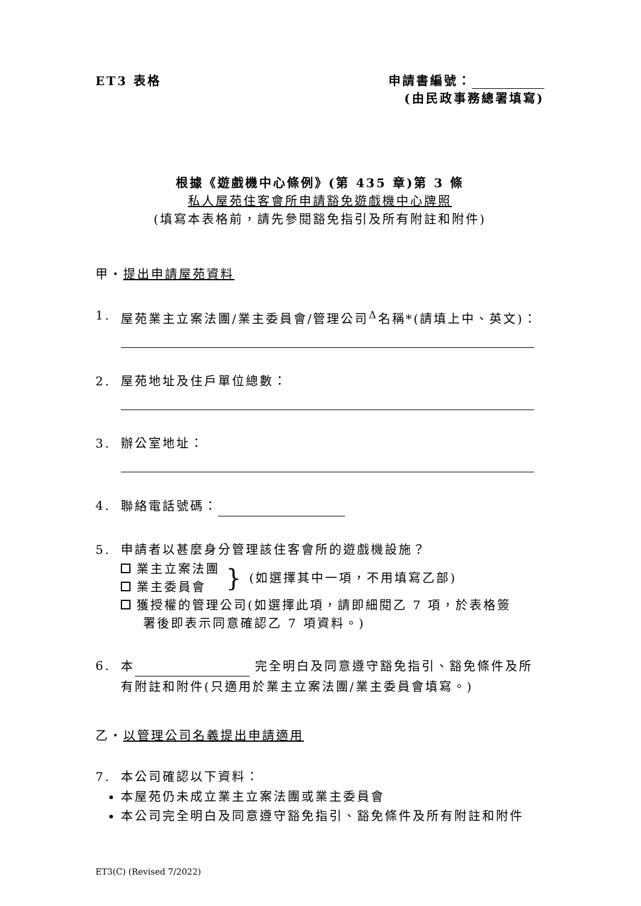ET3 表格 申請書編號：
(由民政事務總署填寫)
根據《遊戲機中心條例》(第 435 章)第 3 條
私人屋苑住客會所申請豁免遊戲機中心牌照
(填寫本表格前，請先參閱豁免指引及所有附註和附件)
甲‧提出申請屋苑資料
1. 屋苑業主立案法團/業主委員會/管理公司<sup>Δ</sup>名稱*(請填上中、英文)：
2. 屋苑地址及住戶單位總數：
3. 辦公室地址：
4. 聯絡電話號碼：
5. 申請者以甚麼身分管理該住客會所的遊戲機設施？
業主立案法團
業主委員會
}
(如選擇其中一項，不用填寫乙部)
獲授權的管理公司(如選擇此項，請即細閱乙 7 項，於表格簽
署後即表示同意確認乙 7 項資料。)
6. 本 完全明白及同意遵守豁免指引、豁免條件及所有附註和附件(只適用於業主立案法團/業主委員會填寫。)
乙‧以管理公司名義提出申請適用
7. 本公司確認以下資料：
本屋苑仍未成立業主立案法團或業主委員會
本公司完全明白及同意遵守豁免指引、豁免條件及所有附註和附件
ET3(C) (Revised 7/2022)